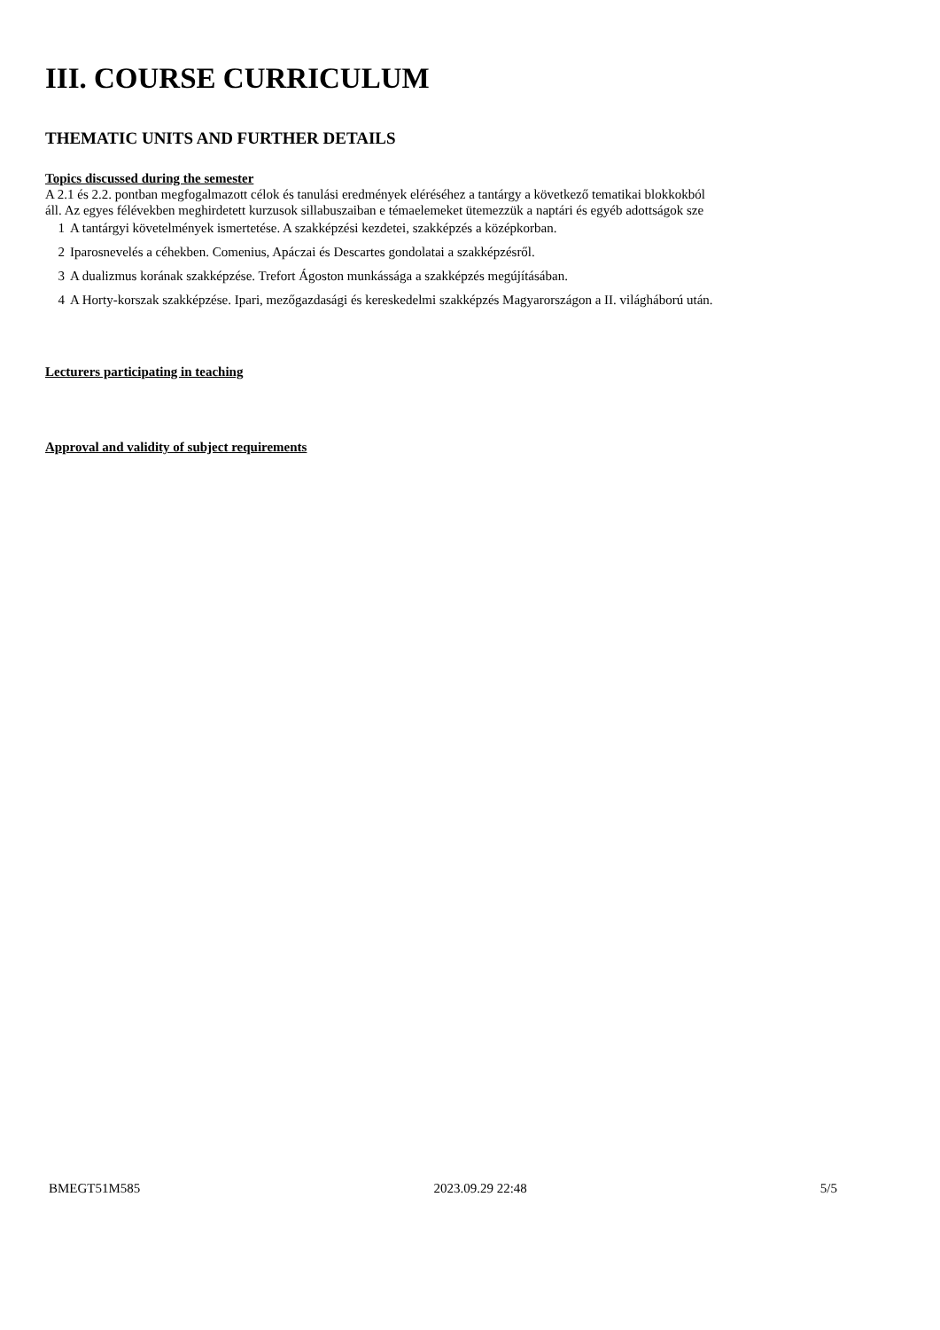III. COURSE CURRICULUM
THEMATIC UNITS AND FURTHER DETAILS
Topics discussed during the semester
A 2.1 és 2.2. pontban megfogalmazott célok és tanulási eredmények eléréséhez a tantárgy a következő tematikai blokkokból
áll. Az egyes félévekben meghirdetett kurzusok sillabuszaiban e témaelemeket ütemezzük a naptári és egyéb adottságok sze
1 A tantárgyi követelmények ismertetése. A szakképzési kezdetei, szakképzés a középkorban.
2 Iparosnevelés a céhekben. Comenius, Apáczai és Descartes gondolatai a szakképzésről.
3 A dualizmus korának szakképzése. Trefort Ágoston munkássága a szakképzés megújításában.
4 A Horty-korszak szakképzése. Ipari, mezőgazdasági és kereskedelmi szakképzés Magyarországon a II. világháború után.
Lecturers participating in teaching
Approval and validity of subject requirements
BMEGT51M585 2023.09.29 22:48 5/5